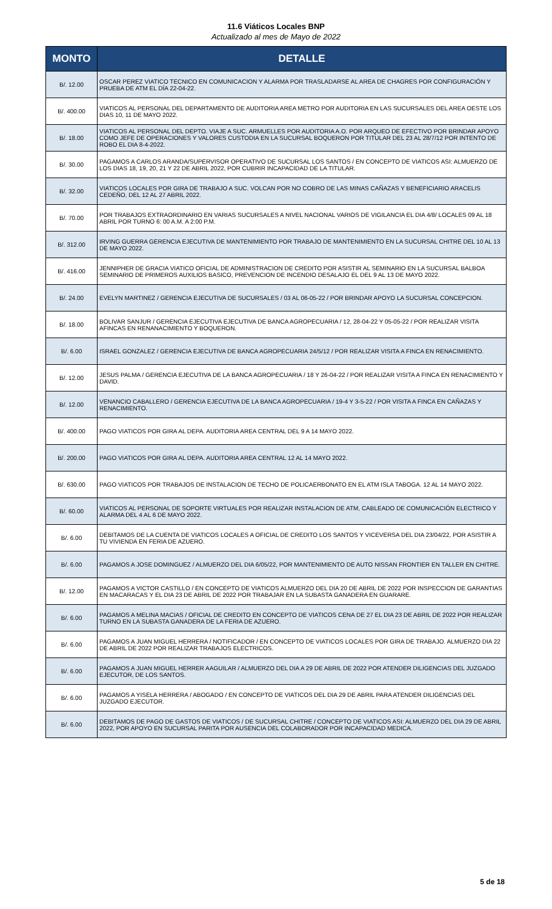11.6 Viáticos Locales BNP
Actualizado al mes de Mayo de 2022
| MONTO | DETALLE |
| --- | --- |
| B/. 12.00 | OSCAR PEREZ VIATICO TECNICO EN COMUNICACION Y ALARMA POR TRASLADARSE AL AREA DE CHAGRES POR CONFIGURACIÓN Y PRUEBA DE ATM EL DÍA 22-04-22. |
| B/. 400.00 | VIATICOS AL PERSONAL DEL DEPARTAMENTO DE AUDITORIA AREA METRO POR AUDITORIA EN LAS SUCURSALES DEL AREA OESTE LOS DIAS 10, 11 DE MAYO 2022. |
| B/. 18.00 | VIATICOS AL PERSONAL DEL DEPTO. VIAJE A SUC. ARMUELLES POR AUDITORIA A.O. POR ARQUEO DE EFECTIVO POR BRINDAR APOYO COMO JEFE DE OPERACIONES Y VALORES CUSTODIA EN LA SUCURSAL BOQUERON POR TITULAR DEL 23 AL 28/7/12 POR INTENTO DE ROBO EL DIA 8-4-2022. |
| B/. 30.00 | PAGAMOS A CARLOS ARANDA/SUPERVISOR OPERATIVO DE SUCURSAL LOS SANTOS / EN CONCEPTO DE VIATICOS ASI: ALMUERZO DE LOS DIAS 18, 19, 20, 21 Y 22 DE ABRIL 2022, POR CUBRIR INCAPACIDAD DE LA TITULAR. |
| B/. 32.00 | VIATICOS LOCALES POR GIRA DE TRABAJO A SUC. VOLCAN POR NO COBRO DE LAS MINAS CAÑAZAS Y BENEFICIARIO ARACELIS CEDEÑO, DEL 12 AL 27 ABRIL 2022. |
| B/. 70.00 | POR TRABAJOS EXTRAORDINARIO EN VARIAS SUCURSALES A NIVEL NACIONAL VARIOS DE VIGILANCIA EL DIA 4/8/ LOCALES 09 AL 18 ABRIL POR TURNO 6: 00 A.M. A 2:00 P.M. |
| B/. 312.00 | IRVING GUERRA GERENCIA EJECUTIVA DE MANTENIMIENTO POR TRABAJO DE MANTENIMIENTO EN LA SUCURSAL CHITRE DEL 10 AL 13 DE MAYO 2022. |
| B/. 416.00 | JENNIPHER DE GRACIA VIATICO OFICIAL DE ADMINISTRACION DE CREDITO POR ASISTIR AL SEMINARIO EN LA SUCURSAL BALBOA SEMINARIO DE PRIMEROS AUXILIOS BASICO, PREVENCION DE INCENDIO DESALAJO EL DEL 9 AL 13 DE MAYO 2022. |
| B/. 24.00 | EVELYN MARTINEZ / GERENCIA EJECUTIVA DE SUCURSALES / 03 AL 06-05-22 / POR BRINDAR APOYO LA SUCURSAL CONCEPCION. |
| B/. 18.00 | BOLIVAR SANJUR / GERENCIA EJECUTIVA EJECUTIVA DE BANCA AGROPECUARIA / 12, 28-04-22 Y 05-05-22 / POR REALIZAR VISITA AFINCAS EN RENANACIMIENTO Y BOQUERON. |
| B/. 6.00 | ISRAEL GONZALEZ / GERENCIA EJECUTIVA DE BANCA AGROPECUARIA 24/5/12 / POR REALIZAR VISITA A FINCA EN RENACIMIENTO. |
| B/. 12.00 | JESUS PALMA / GERENCIA EJECUTIVA DE LA BANCA AGROPECUARIA / 18 Y 26-04-22 / POR REALIZAR VISITA A FINCA EN RENACIMIENTO Y DAVID. |
| B/. 12.00 | VENANCIO CABALLERO / GERENCIA EJECUTIVA DE LA BANCA AGROPECUARIA / 19-4 Y 3-5-22 / POR VISITA A FINCA EN CAÑAZAS Y RENACIMIENTO. |
| B/. 400.00 | PAGO VIATICOS POR GIRA AL DEPA. AUDITORIA AREA CENTRAL DEL 9 A 14 MAYO 2022. |
| B/. 200.00 | PAGO VIATICOS POR GIRA AL DEPA. AUDITORIA AREA CENTRAL 12 AL 14 MAYO 2022. |
| B/. 630.00 | PAGO VIATICOS POR TRABAJOS DE INSTALACION DE TECHO DE POLICAERBONATO EN EL ATM ISLA TABOGA. 12 AL 14 MAYO 2022. |
| B/. 60.00 | VIATICOS AL PERSONAL DE SOPORTE VIRTUALES POR REALIZAR INSTALACION DE ATM, CABLEADO DE COMUNICACIÓN ELECTRICO Y ALARMA DEL 4 AL 6 DE MAYO 2022. |
| B/. 6.00 | DEBITAMOS DE LA CUENTA DE VIATICOS LOCALES A OFICIAL DE CREDITO LOS SANTOS Y VICEVERSA DEL DIA 23/04/22, POR ASISTIR A TU VIVIENDA EN FERIA DE AZUERO. |
| B/. 6.00 | PAGAMOS A JOSE DOMINGUEZ / ALMUERZO DEL DIA 6/05/22, POR MANTENIMIENTO DE AUTO NISSAN FRONTIER EN TALLER EN CHITRE. |
| B/. 12.00 | PAGAMOS A VICTOR CASTILLO / EN CONCEPTO DE VIATICOS ALMUERZO DEL DIA 20 DE ABRIL DE 2022 POR INSPECCION DE GARANTIAS EN MACARACAS Y EL DIA 23 DE ABRIL DE 2022 POR TRABAJAR EN LA SUBASTA GANADERA EN GUARARE. |
| B/. 6.00 | PAGAMOS A MELINA MACIAS / OFICIAL DE CREDITO EN CONCEPTO DE VIATICOS CENA DE 27 EL DIA 23 DE ABRIL DE 2022 POR REALIZAR TURNO EN LA SUBASTA GANADERA DE LA FERIA DE AZUERO. |
| B/. 6.00 | PAGAMOS A JUAN MIGUEL HERRERA / NOTIFICADOR / EN CONCEPTO DE VIATICOS LOCALES POR GIRA DE TRABAJO. ALMUERZO DIA 22 DE ABRIL DE 2022 POR REALIZAR TRABAJOS ELECTRICOS. |
| B/. 6.00 | PAGAMOS A JUAN MIGUEL HERRER AAGUILAR / ALMUERZO DEL DIA A 29 DE ABRIL DE 2022 POR ATENDER DILIGENCIAS DEL JUZGADO EJECUTOR, DE LOS SANTOS. |
| B/. 6.00 | PAGAMOS A YISELA HERRERA / ABOGADO / EN CONCEPTO DE VIATICOS DEL DIA 29 DE ABRIL PARA ATENDER DILIGENCIAS DEL JUZGADO EJECUTOR. |
| B/. 6.00 | DEBITAMOS DE PAGO DE GASTOS DE VIATICOS / DE SUCURSAL CHITRE / CONCEPTO DE VIATICOS ASI: ALMUERZO DEL DIA 29 DE ABRIL 2022, POR APOYO EN SUCURSAL PARITA POR AUSENCIA DEL COLABORADOR POR INCAPACIDAD MEDICA. |
5 de 18